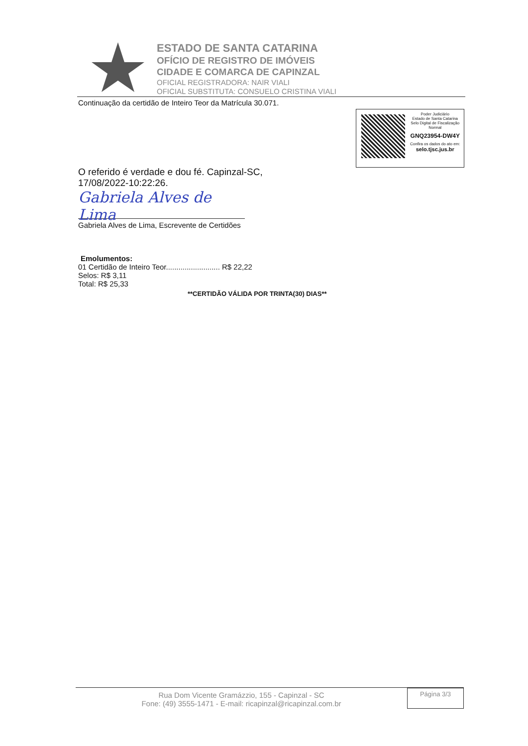ESTADO DE SANTA CATARINA
OFÍCIO DE REGISTRO DE IMÓVEIS
CIDADE E COMARCA DE CAPINZAL
OFICIAL REGISTRADORA: NAIR VIALI
OFICIAL SUBSTITUTA: CONSUELO CRISTINA VIALI
Continuação da certidão de Inteiro Teor da Matrícula 30.071.
O referido é verdade e dou fé. Capinzal-SC,
17/08/2022-10:22:26.
Gabriela Alves de Lima
Gabriela Alves de Lima, Escrevente de Certidões
Emolumentos:
01 Certidão de Inteiro Teor.......................... R$ 22,22
Selos: R$ 3,11
Total: R$ 25,33
**CERTIDÃO VÁLIDA POR TRINTA(30) DIAS**
Poder Judiciário
Estado de Santa Catarina
Selo Digital de Fiscalização
Normal
GNQ23954-DW4Y
Confira os dados do ato em:
selo.tjsc.jus.br
Rua Dom Vicente Gramázzio, 155 - Capinzal - SC
Fone: (49) 3555-1471 - E-mail: ricapinzal@ricapinzal.com.br
Página 3/3